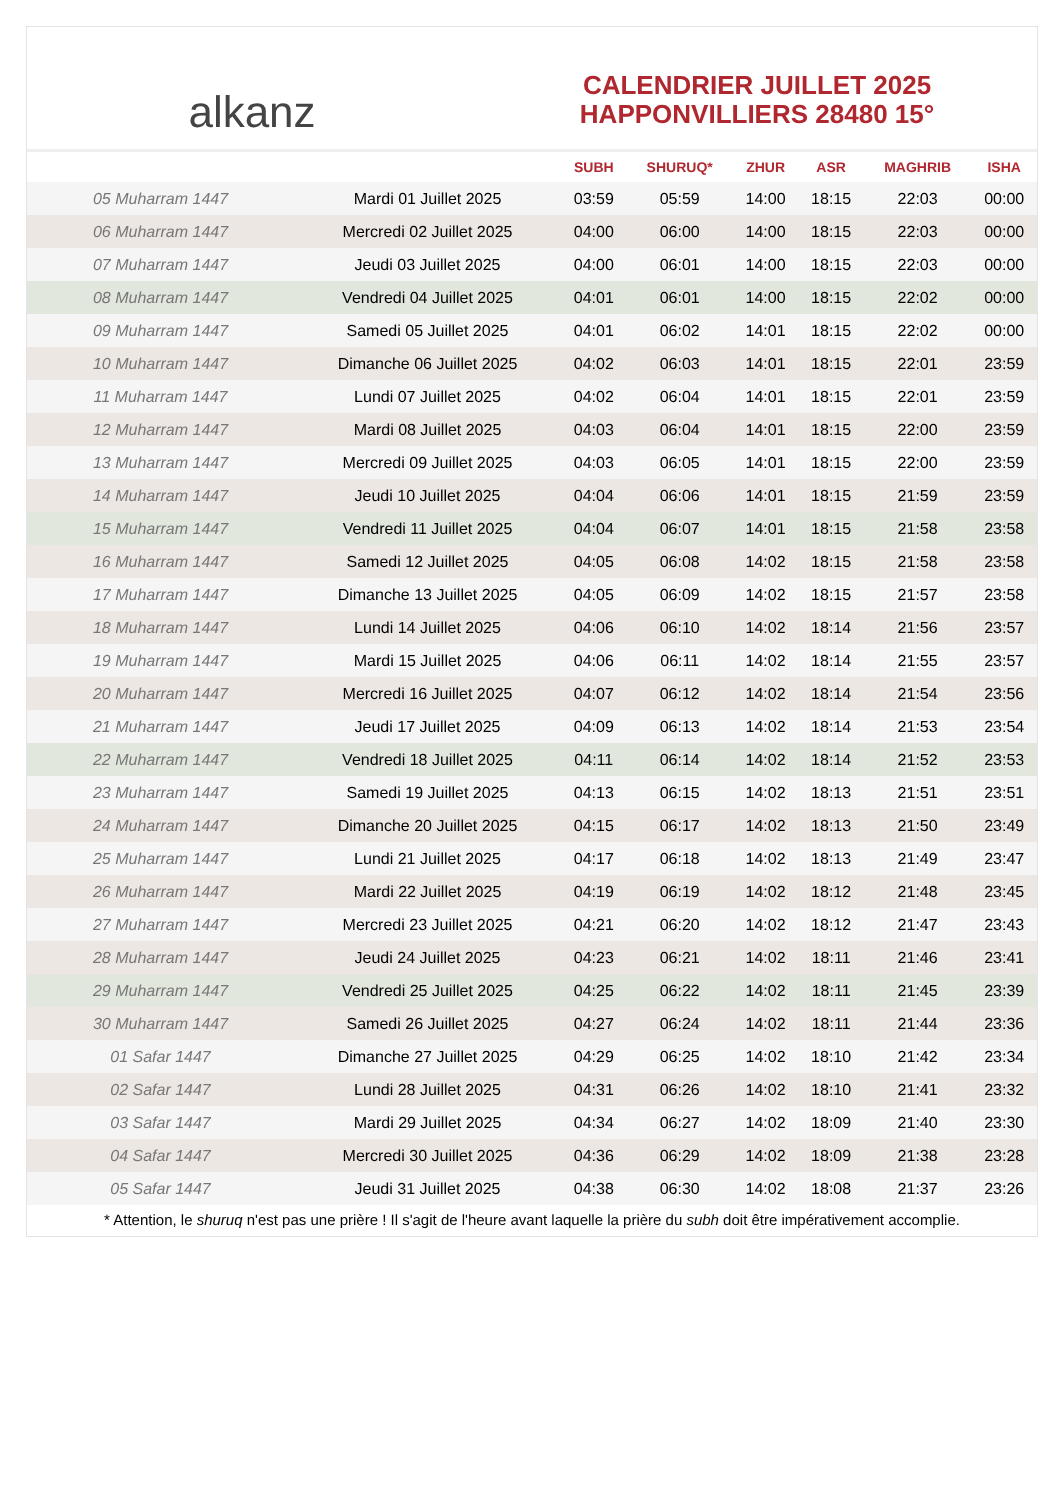alkanz
CALENDRIER JUILLET 2025
HAPPONVILLIERS 28480 15°
| | | SUBH | SHURUQ* | ZHUR | ASR | MAGHRIB | ISHA |
| --- | --- | --- | --- | --- | --- | --- | --- |
| 05 Muharram 1447 | Mardi 01 Juillet 2025 | 03:59 | 05:59 | 14:00 | 18:15 | 22:03 | 00:00 |
| 06 Muharram 1447 | Mercredi 02 Juillet 2025 | 04:00 | 06:00 | 14:00 | 18:15 | 22:03 | 00:00 |
| 07 Muharram 1447 | Jeudi 03 Juillet 2025 | 04:00 | 06:01 | 14:00 | 18:15 | 22:03 | 00:00 |
| 08 Muharram 1447 | Vendredi 04 Juillet 2025 | 04:01 | 06:01 | 14:00 | 18:15 | 22:02 | 00:00 |
| 09 Muharram 1447 | Samedi 05 Juillet 2025 | 04:01 | 06:02 | 14:01 | 18:15 | 22:02 | 00:00 |
| 10 Muharram 1447 | Dimanche 06 Juillet 2025 | 04:02 | 06:03 | 14:01 | 18:15 | 22:01 | 23:59 |
| 11 Muharram 1447 | Lundi 07 Juillet 2025 | 04:02 | 06:04 | 14:01 | 18:15 | 22:01 | 23:59 |
| 12 Muharram 1447 | Mardi 08 Juillet 2025 | 04:03 | 06:04 | 14:01 | 18:15 | 22:00 | 23:59 |
| 13 Muharram 1447 | Mercredi 09 Juillet 2025 | 04:03 | 06:05 | 14:01 | 18:15 | 22:00 | 23:59 |
| 14 Muharram 1447 | Jeudi 10 Juillet 2025 | 04:04 | 06:06 | 14:01 | 18:15 | 21:59 | 23:59 |
| 15 Muharram 1447 | Vendredi 11 Juillet 2025 | 04:04 | 06:07 | 14:01 | 18:15 | 21:58 | 23:58 |
| 16 Muharram 1447 | Samedi 12 Juillet 2025 | 04:05 | 06:08 | 14:02 | 18:15 | 21:58 | 23:58 |
| 17 Muharram 1447 | Dimanche 13 Juillet 2025 | 04:05 | 06:09 | 14:02 | 18:15 | 21:57 | 23:58 |
| 18 Muharram 1447 | Lundi 14 Juillet 2025 | 04:06 | 06:10 | 14:02 | 18:14 | 21:56 | 23:57 |
| 19 Muharram 1447 | Mardi 15 Juillet 2025 | 04:06 | 06:11 | 14:02 | 18:14 | 21:55 | 23:57 |
| 20 Muharram 1447 | Mercredi 16 Juillet 2025 | 04:07 | 06:12 | 14:02 | 18:14 | 21:54 | 23:56 |
| 21 Muharram 1447 | Jeudi 17 Juillet 2025 | 04:09 | 06:13 | 14:02 | 18:14 | 21:53 | 23:54 |
| 22 Muharram 1447 | Vendredi 18 Juillet 2025 | 04:11 | 06:14 | 14:02 | 18:14 | 21:52 | 23:53 |
| 23 Muharram 1447 | Samedi 19 Juillet 2025 | 04:13 | 06:15 | 14:02 | 18:13 | 21:51 | 23:51 |
| 24 Muharram 1447 | Dimanche 20 Juillet 2025 | 04:15 | 06:17 | 14:02 | 18:13 | 21:50 | 23:49 |
| 25 Muharram 1447 | Lundi 21 Juillet 2025 | 04:17 | 06:18 | 14:02 | 18:13 | 21:49 | 23:47 |
| 26 Muharram 1447 | Mardi 22 Juillet 2025 | 04:19 | 06:19 | 14:02 | 18:12 | 21:48 | 23:45 |
| 27 Muharram 1447 | Mercredi 23 Juillet 2025 | 04:21 | 06:20 | 14:02 | 18:12 | 21:47 | 23:43 |
| 28 Muharram 1447 | Jeudi 24 Juillet 2025 | 04:23 | 06:21 | 14:02 | 18:11 | 21:46 | 23:41 |
| 29 Muharram 1447 | Vendredi 25 Juillet 2025 | 04:25 | 06:22 | 14:02 | 18:11 | 21:45 | 23:39 |
| 30 Muharram 1447 | Samedi 26 Juillet 2025 | 04:27 | 06:24 | 14:02 | 18:11 | 21:44 | 23:36 |
| 01 Safar 1447 | Dimanche 27 Juillet 2025 | 04:29 | 06:25 | 14:02 | 18:10 | 21:42 | 23:34 |
| 02 Safar 1447 | Lundi 28 Juillet 2025 | 04:31 | 06:26 | 14:02 | 18:10 | 21:41 | 23:32 |
| 03 Safar 1447 | Mardi 29 Juillet 2025 | 04:34 | 06:27 | 14:02 | 18:09 | 21:40 | 23:30 |
| 04 Safar 1447 | Mercredi 30 Juillet 2025 | 04:36 | 06:29 | 14:02 | 18:09 | 21:38 | 23:28 |
| 05 Safar 1447 | Jeudi 31 Juillet 2025 | 04:38 | 06:30 | 14:02 | 18:08 | 21:37 | 23:26 |
* Attention, le shuruq n'est pas une prière ! Il s'agit de l'heure avant laquelle la prière du subh doit être impérativement accomplie.